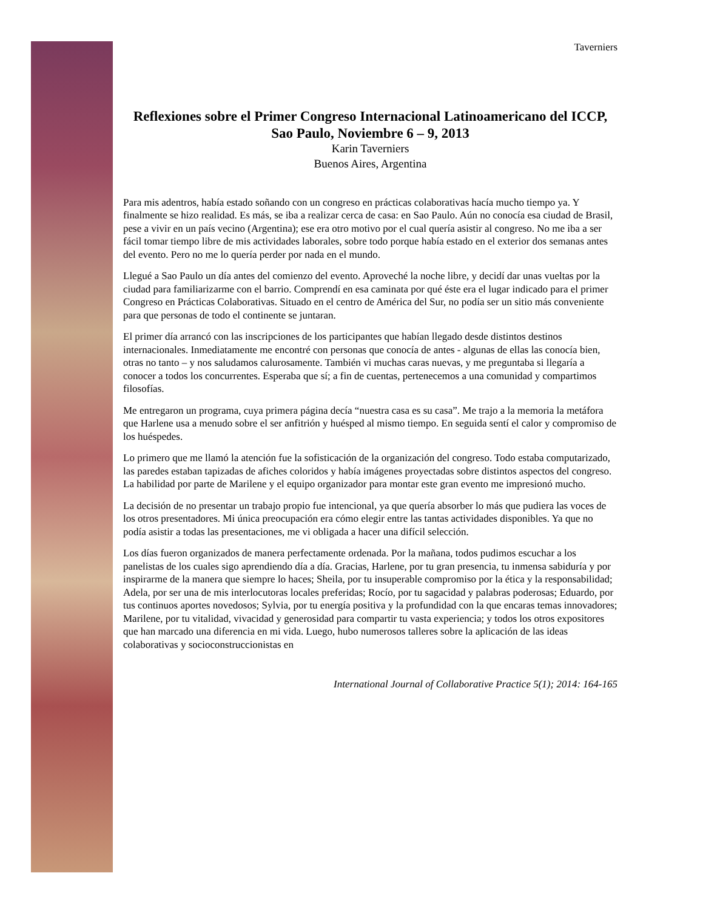Taverniers
Reflexiones sobre el Primer Congreso Internacional Latinoamericano del ICCP, Sao Paulo, Noviembre 6 – 9, 2013
Karin Taverniers
Buenos Aires, Argentina
Para mis adentros, había estado soñando con un congreso en prácticas colaborativas hacía mucho tiempo ya. Y finalmente se hizo realidad. Es más, se iba a realizar cerca de casa: en Sao Paulo. Aún no conocía esa ciudad de Brasil, pese a vivir en un país vecino (Argentina); ese era otro motivo por el cual quería asistir al congreso. No me iba a ser fácil tomar tiempo libre de mis actividades laborales, sobre todo porque había estado en el exterior dos semanas antes del evento. Pero no me lo quería perder por nada en el mundo.
Llegué a Sao Paulo un día antes del comienzo del evento. Aproveché la noche libre, y decidí dar unas vueltas por la ciudad para familiarizarme con el barrio. Comprendí en esa caminata por qué éste era el lugar indicado para el primer Congreso en Prácticas Colaborativas. Situado en el centro de América del Sur, no podía ser un sitio más conveniente para que personas de todo el continente se juntaran.
El primer día arrancó con las inscripciones de los participantes que habían llegado desde distintos destinos internacionales. Inmediatamente me encontré con personas que conocía de antes - algunas de ellas las conocía bien, otras no tanto – y nos saludamos calurosamente. También vi muchas caras nuevas, y me preguntaba si llegaría a conocer a todos los concurrentes. Esperaba que sí; a fin de cuentas, pertenecemos a una comunidad y compartimos filosofías.
Me entregaron un programa, cuya primera página decía “nuestra casa es su casa”. Me trajo a la memoria la metáfora que Harlene usa a menudo sobre el ser anfitrión y huésped al mismo tiempo. En seguida sentí el calor y compromiso de los huéspedes.
Lo primero que me llamó la atención fue la sofisticación de la organización del congreso. Todo estaba computarizado, las paredes estaban tapizadas de afiches coloridos y había imágenes proyectadas sobre distintos aspectos del congreso. La habilidad por parte de Marilene y el equipo organizador para montar este gran evento me impresionó mucho.
La decisión de no presentar un trabajo propio fue intencional, ya que quería absorber lo más que pudiera las voces de los otros presentadores. Mi única preocupación era cómo elegir entre las tantas actividades disponibles. Ya que no podía asistir a todas las presentaciones, me vi obligada a hacer una difícil selección.
Los días fueron organizados de manera perfectamente ordenada. Por la mañana, todos pudimos escuchar a los panelistas de los cuales sigo aprendiendo día a día. Gracias, Harlene, por tu gran presencia, tu inmensa sabiduría y por inspirarme de la manera que siempre lo haces; Sheila, por tu insuperable compromiso por la ética y la responsabilidad; Adela, por ser una de mis interlocutoras locales preferidas; Rocío, por tu sagacidad y palabras poderosas; Eduardo, por tus continuos aportes novedosos; Sylvia, por tu energía positiva y la profundidad con la que encaras temas innovadores; Marilene, por tu vitalidad, vivacidad y generosidad para compartir tu vasta experiencia; y todos los otros expositores que han marcado una diferencia en mi vida. Luego, hubo numerosos talleres sobre la aplicación de las ideas colaborativas y socioconstruccionistas en
International Journal of Collaborative Practice 5(1); 2014: 164-165